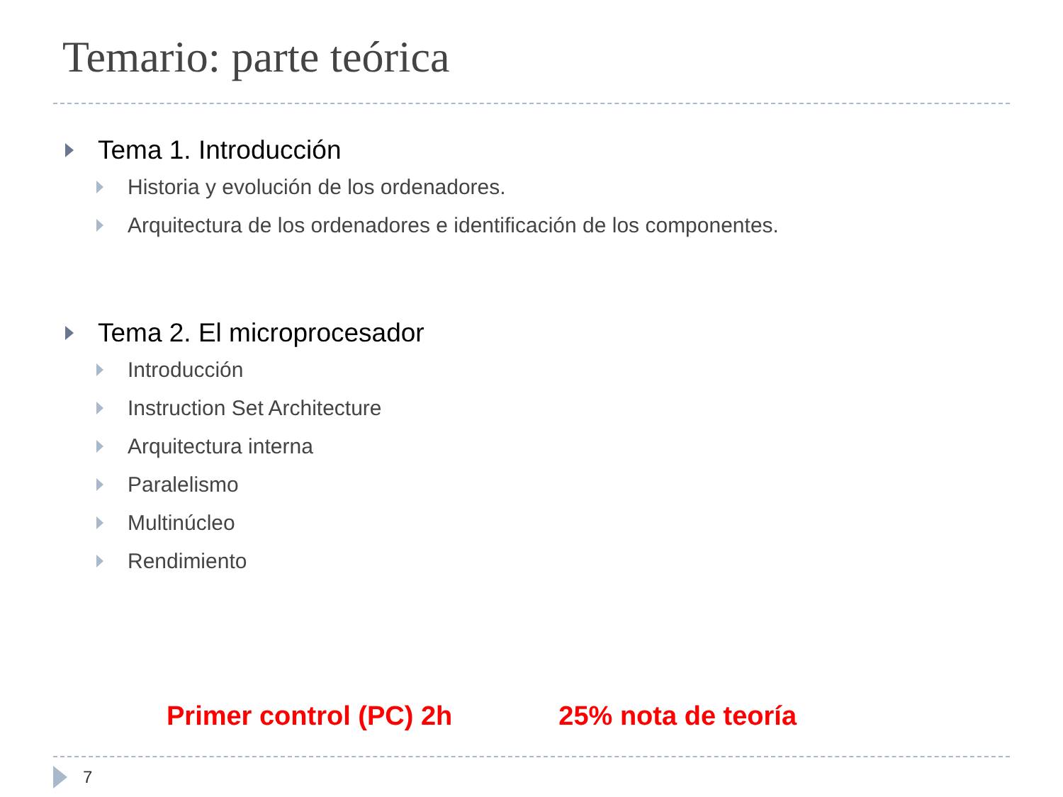Temario: parte teórica
Tema 1. Introducción
Historia y evolución de los ordenadores.
Arquitectura de los ordenadores e identificación de los componentes.
Tema 2. El microprocesador
Introducción
Instruction Set Architecture
Arquitectura interna
Paralelismo
Multinúcleo
Rendimiento
Primer control (PC) 2h 25% nota de teoría
7